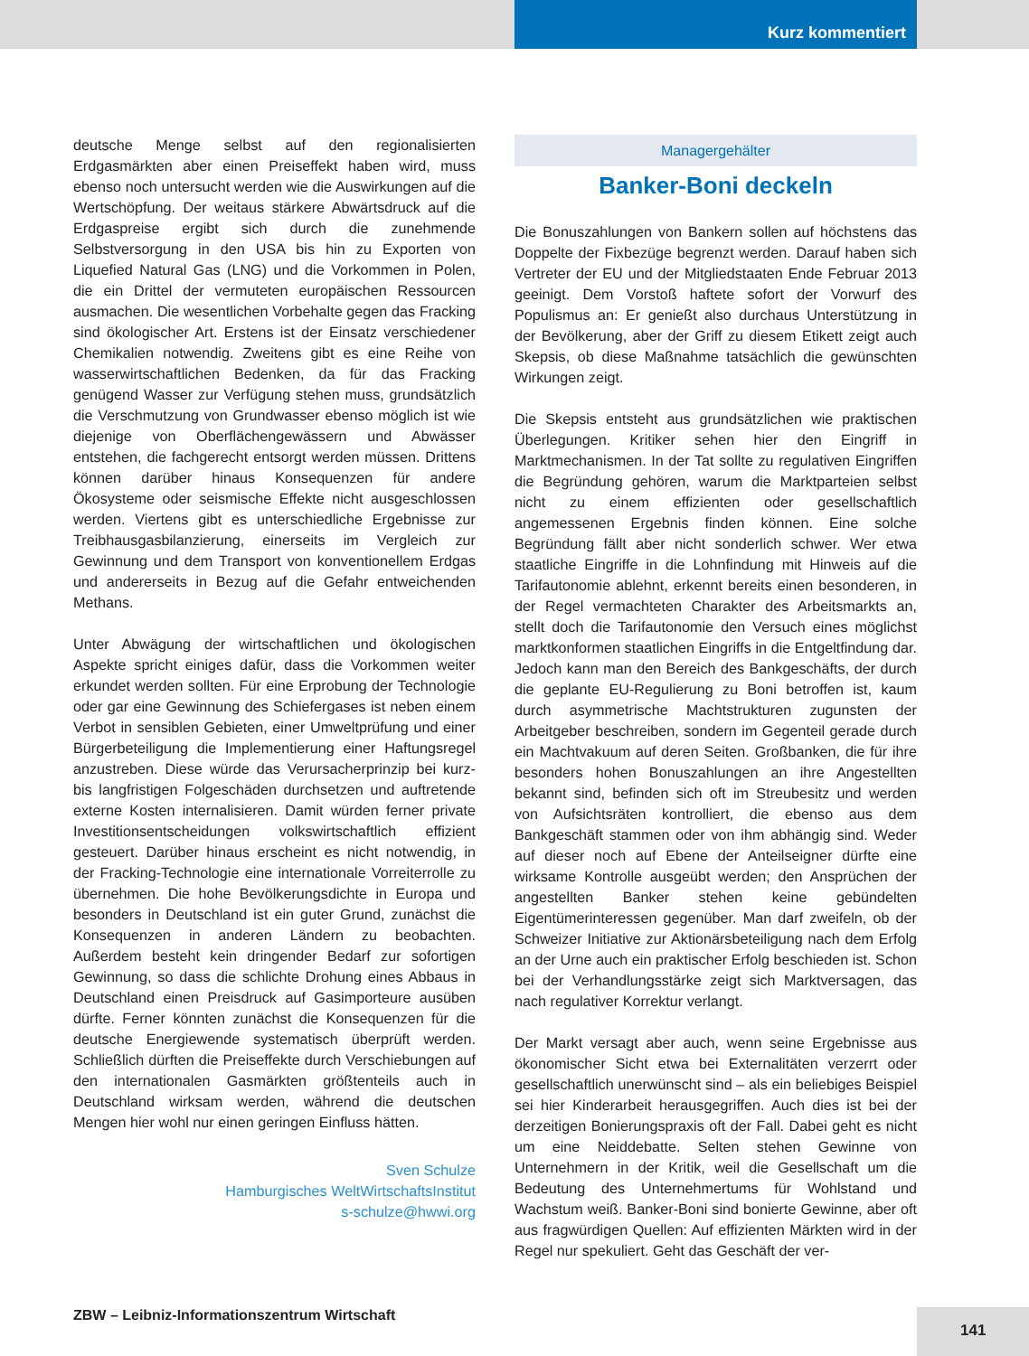Kurz kommentiert
deutsche Menge selbst auf den regionalisierten Erdgasmärkten aber einen Preiseffekt haben wird, muss ebenso noch untersucht werden wie die Auswirkungen auf die Wertschöpfung. Der weitaus stärkere Abwärtsdruck auf die Erdgaspreise ergibt sich durch die zunehmende Selbstversorgung in den USA bis hin zu Exporten von Liquefied Natural Gas (LNG) und die Vorkommen in Polen, die ein Drittel der vermuteten europäischen Ressourcen ausmachen. Die wesentlichen Vorbehalte gegen das Fracking sind ökologischer Art. Erstens ist der Einsatz verschiedener Chemikalien notwendig. Zweitens gibt es eine Reihe von wasserwirtschaftlichen Bedenken, da für das Fracking genügend Wasser zur Verfügung stehen muss, grundsätzlich die Verschmutzung von Grundwasser ebenso möglich ist wie diejenige von Oberflächengewässern und Abwässer entstehen, die fachgerecht entsorgt werden müssen. Drittens können darüber hinaus Konsequenzen für andere Ökosysteme oder seismische Effekte nicht ausgeschlossen werden. Viertens gibt es unterschiedliche Ergebnisse zur Treibhausgasbilanzierung, einerseits im Vergleich zur Gewinnung und dem Transport von konventionellem Erdgas und andererseits in Bezug auf die Gefahr entweichenden Methans.
Unter Abwägung der wirtschaftlichen und ökologischen Aspekte spricht einiges dafür, dass die Vorkommen weiter erkundet werden sollten. Für eine Erprobung der Technologie oder gar eine Gewinnung des Schiefergases ist neben einem Verbot in sensiblen Gebieten, einer Umweltprüfung und einer Bürgerbeteiligung die Implementierung einer Haftungsregel anzustreben. Diese würde das Verursacherprinzip bei kurz- bis langfristigen Folgeschäden durchsetzen und auftretende externe Kosten internalisieren. Damit würden ferner private Investitionsentscheidungen volkswirtschaftlich effizient gesteuert. Darüber hinaus erscheint es nicht notwendig, in der Fracking-Technologie eine internationale Vorreiterrolle zu übernehmen. Die hohe Bevölkerungsdichte in Europa und besonders in Deutschland ist ein guter Grund, zunächst die Konsequenzen in anderen Ländern zu beobachten. Außerdem besteht kein dringender Bedarf zur sofortigen Gewinnung, so dass die schlichte Drohung eines Abbaus in Deutschland einen Preisdruck auf Gasimporteure ausüben dürfte. Ferner könnten zunächst die Konsequenzen für die deutsche Energiewende systematisch überprüft werden. Schließlich dürften die Preiseffekte durch Verschiebungen auf den internationalen Gasmärkten größtenteils auch in Deutschland wirksam werden, während die deutschen Mengen hier wohl nur einen geringen Einfluss hätten.
Sven Schulze
Hamburgisches WeltWirtschaftsInstitut
s-schulze@hwwi.org
Managergehälter
Banker-Boni deckeln
Die Bonuszahlungen von Bankern sollen auf höchstens das Doppelte der Fixbezüge begrenzt werden. Darauf haben sich Vertreter der EU und der Mitgliedstaaten Ende Februar 2013 geeinigt. Dem Vorstoß haftete sofort der Vorwurf des Populismus an: Er genießt also durchaus Unterstützung in der Bevölkerung, aber der Griff zu diesem Etikett zeigt auch Skepsis, ob diese Maßnahme tatsächlich die gewünschten Wirkungen zeigt.
Die Skepsis entsteht aus grundsätzlichen wie praktischen Überlegungen. Kritiker sehen hier den Eingriff in Marktmechanismen. In der Tat sollte zu regulativen Eingriffen die Begründung gehören, warum die Marktparteien selbst nicht zu einem effizienten oder gesellschaftlich angemessenen Ergebnis finden können. Eine solche Begründung fällt aber nicht sonderlich schwer. Wer etwa staatliche Eingriffe in die Lohnfindung mit Hinweis auf die Tarifautonomie ablehnt, erkennt bereits einen besonderen, in der Regel vermachteten Charakter des Arbeitsmarkts an, stellt doch die Tarifautonomie den Versuch eines möglichst marktkonformen staatlichen Eingriffs in die Entgeltfindung dar. Jedoch kann man den Bereich des Bankgeschäfts, der durch die geplante EU-Regulierung zu Boni betroffen ist, kaum durch asymmetrische Machtstrukturen zugunsten der Arbeitgeber beschreiben, sondern im Gegenteil gerade durch ein Machtvakuum auf deren Seiten. Großbanken, die für ihre besonders hohen Bonuszahlungen an ihre Angestellten bekannt sind, befinden sich oft im Streubesitz und werden von Aufsichtsräten kontrolliert, die ebenso aus dem Bankgeschäft stammen oder von ihm abhängig sind. Weder auf dieser noch auf Ebene der Anteilseigner dürfte eine wirksame Kontrolle ausgeübt werden; den Ansprüchen der angestellten Banker stehen keine gebündelten Eigentümerinteressen gegenüber. Man darf zweifeln, ob der Schweizer Initiative zur Aktionärsbeteiligung nach dem Erfolg an der Urne auch ein praktischer Erfolg beschieden ist. Schon bei der Verhandlungsstärke zeigt sich Marktversagen, das nach regulativer Korrektur verlangt.
Der Markt versagt aber auch, wenn seine Ergebnisse aus ökonomischer Sicht etwa bei Externalitäten verzerrt oder gesellschaftlich unerwünscht sind – als ein beliebiges Beispiel sei hier Kinderarbeit herausgegriffen. Auch dies ist bei der derzeitigen Bonierungspraxis oft der Fall. Dabei geht es nicht um eine Neiddebatte. Selten stehen Gewinne von Unternehmern in der Kritik, weil die Gesellschaft um die Bedeutung des Unternehmertums für Wohlstand und Wachstum weiß. Banker-Boni sind bonierte Gewinne, aber oft aus fragwürdigen Quellen: Auf effizienten Märkten wird in der Regel nur spekuliert. Geht das Geschäft der ver-
ZBW – Leibniz-Informationszentrum Wirtschaft
141